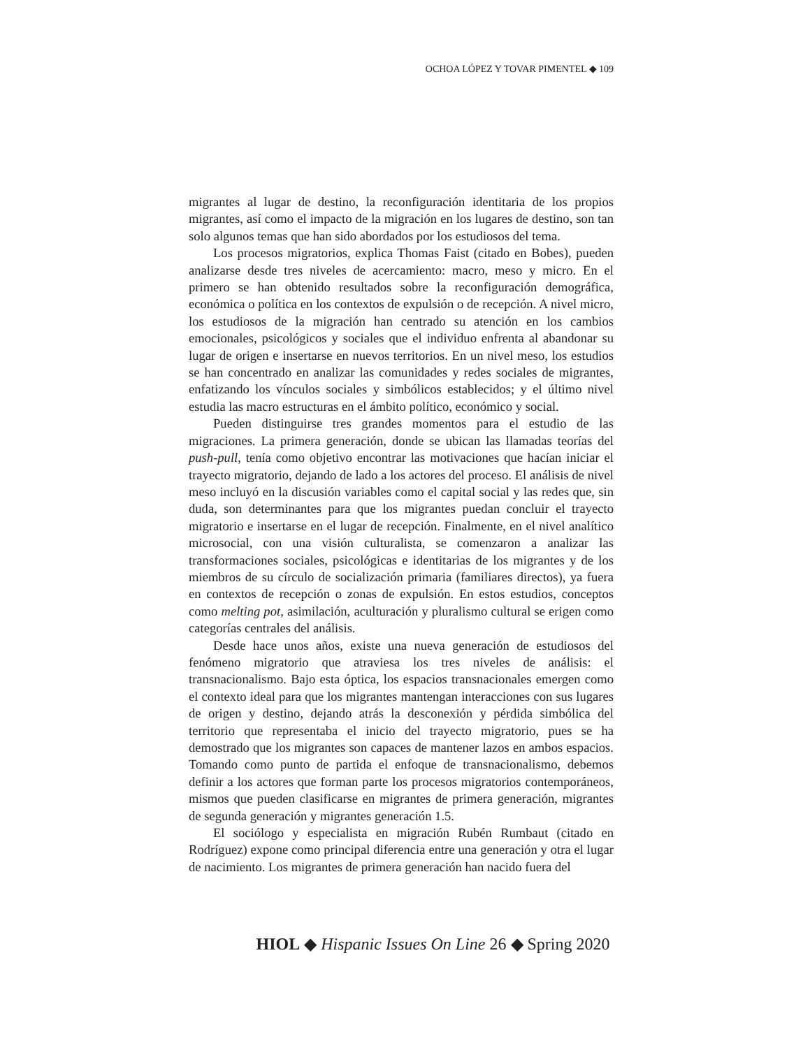OCHOA LÓPEZ Y TOVAR PIMENTEL ◆ 109
migrantes al lugar de destino, la reconfiguración identitaria de los propios migrantes, así como el impacto de la migración en los lugares de destino, son tan solo algunos temas que han sido abordados por los estudiosos del tema.
Los procesos migratorios, explica Thomas Faist (citado en Bobes), pueden analizarse desde tres niveles de acercamiento: macro, meso y micro. En el primero se han obtenido resultados sobre la reconfiguración demográfica, económica o política en los contextos de expulsión o de recepción. A nivel micro, los estudiosos de la migración han centrado su atención en los cambios emocionales, psicológicos y sociales que el individuo enfrenta al abandonar su lugar de origen e insertarse en nuevos territorios. En un nivel meso, los estudios se han concentrado en analizar las comunidades y redes sociales de migrantes, enfatizando los vínculos sociales y simbólicos establecidos; y el último nivel estudia las macro estructuras en el ámbito político, económico y social.
Pueden distinguirse tres grandes momentos para el estudio de las migraciones. La primera generación, donde se ubican las llamadas teorías del push-pull, tenía como objetivo encontrar las motivaciones que hacían iniciar el trayecto migratorio, dejando de lado a los actores del proceso. El análisis de nivel meso incluyó en la discusión variables como el capital social y las redes que, sin duda, son determinantes para que los migrantes puedan concluir el trayecto migratorio e insertarse en el lugar de recepción. Finalmente, en el nivel analítico microsocial, con una visión culturalista, se comenzaron a analizar las transformaciones sociales, psicológicas e identitarias de los migrantes y de los miembros de su círculo de socialización primaria (familiares directos), ya fuera en contextos de recepción o zonas de expulsión. En estos estudios, conceptos como melting pot, asimilación, aculturación y pluralismo cultural se erigen como categorías centrales del análisis.
Desde hace unos años, existe una nueva generación de estudiosos del fenómeno migratorio que atraviesa los tres niveles de análisis: el transnacionalismo. Bajo esta óptica, los espacios transnacionales emergen como el contexto ideal para que los migrantes mantengan interacciones con sus lugares de origen y destino, dejando atrás la desconexión y pérdida simbólica del territorio que representaba el inicio del trayecto migratorio, pues se ha demostrado que los migrantes son capaces de mantener lazos en ambos espacios. Tomando como punto de partida el enfoque de transnacionalismo, debemos definir a los actores que forman parte los procesos migratorios contemporáneos, mismos que pueden clasificarse en migrantes de primera generación, migrantes de segunda generación y migrantes generación 1.5.
El sociólogo y especialista en migración Rubén Rumbaut (citado en Rodríguez) expone como principal diferencia entre una generación y otra el lugar de nacimiento. Los migrantes de primera generación han nacido fuera del
HIOL ◆ Hispanic Issues On Line 26 ◆ Spring 2020